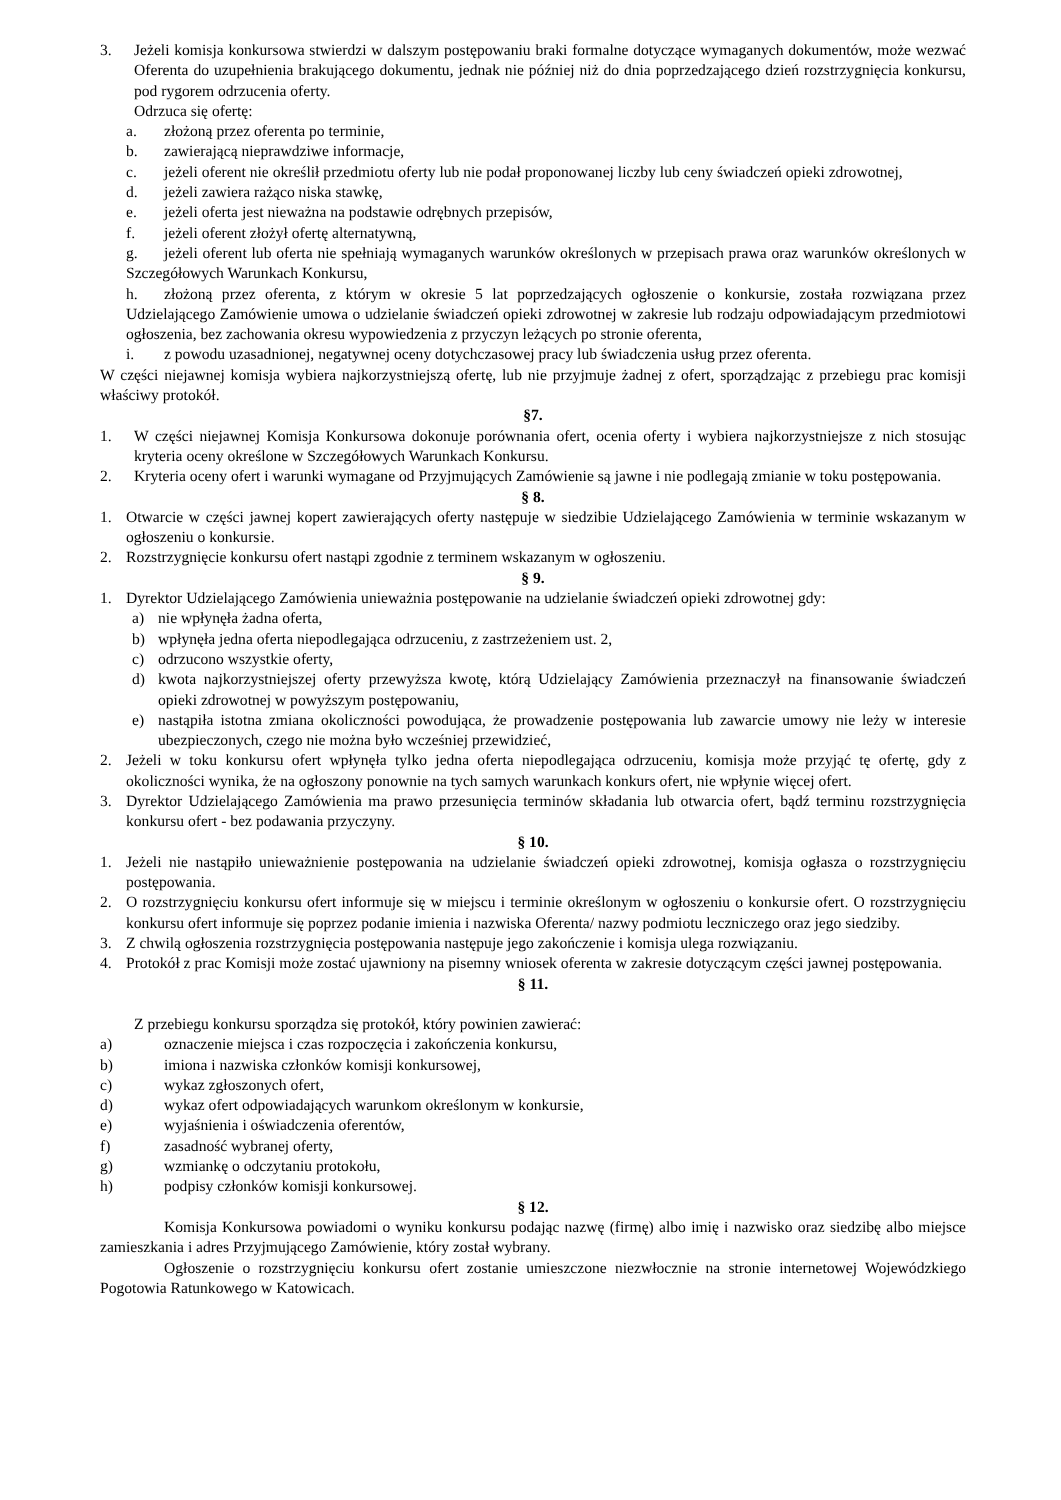3. Jeżeli komisja konkursowa stwierdzi w dalszym postępowaniu braki formalne dotyczące wymaganych dokumentów, może wezwać Oferenta do uzupełnienia brakującego dokumentu, jednak nie później niż do dnia poprzedzającego dzień rozstrzygnięcia konkursu, pod rygorem odrzucenia oferty.
Odrzuca się ofertę:
a. złożoną przez oferenta po terminie,
b. zawierającą nieprawdziwe informacje,
c. jeżeli oferent nie określił przedmiotu oferty lub nie podał proponowanej liczby lub ceny świadczeń opieki zdrowotnej,
d. jeżeli zawiera rażąco niska stawkę,
e. jeżeli oferta jest nieważna na podstawie odrębnych przepisów,
f. jeżeli oferent złożył ofertę alternatywną,
g. jeżeli oferent lub oferta nie spełniają wymaganych warunków określonych w przepisach prawa oraz warunków określonych w Szczegółowych Warunkach Konkursu,
h. złożoną przez oferenta, z którym w okresie 5 lat poprzedzających ogłoszenie o konkursie, została rozwiązana przez Udzielającego Zamówienie umowa o udzielanie świadczeń opieki zdrowotnej w zakresie lub rodzaju odpowiadającym przedmiotowi ogłoszenia, bez zachowania okresu wypowiedzenia z przyczyn leżących po stronie oferenta,
i. z powodu uzasadnionej, negatywnej oceny dotychczasowej pracy lub świadczenia usług przez oferenta.
W części niejawnej komisja wybiera najkorzystniejszą ofertę, lub nie przyjmuje żadnej z ofert, sporządzając z przebiegu prac komisji właściwy protokół.
§7.
1. W części niejawnej Komisja Konkursowa dokonuje porównania ofert, ocenia oferty i wybiera najkorzystniejsze z nich stosując kryteria oceny określone w Szczegółowych Warunkach Konkursu.
2. Kryteria oceny ofert i warunki wymagane od Przyjmujących Zamówienie są jawne i nie podlegają zmianie w toku postępowania.
§ 8.
1. Otwarcie w części jawnej kopert zawierających oferty następuje w siedzibie Udzielającego Zamówienia w terminie wskazanym w ogłoszeniu o konkursie.
2. Rozstrzygnięcie konkursu ofert nastąpi zgodnie z terminem wskazanym w ogłoszeniu.
§ 9.
1. Dyrektor Udzielającego Zamówienia unieważnia postępowanie na udzielanie świadczeń opieki zdrowotnej gdy:
a) nie wpłynęła żadna oferta,
b) wpłynęła jedna oferta niepodlegająca odrzuceniu, z zastrzeżeniem ust. 2,
c) odrzucono wszystkie oferty,
d) kwota najkorzystniejszej oferty przewyższa kwotę, którą Udzielający Zamówienia przeznaczył na finansowanie świadczeń opieki zdrowotnej w powyższym postępowaniu,
e) nastąpiła istotna zmiana okoliczności powodująca, że prowadzenie postępowania lub zawarcie umowy nie leży w interesie ubezpieczonych, czego nie można było wcześniej przewidzieć,
2. Jeżeli w toku konkursu ofert wpłynęła tylko jedna oferta niepodlegająca odrzuceniu, komisja może przyjąć tę ofertę, gdy z okoliczności wynika, że na ogłoszony ponownie na tych samych warunkach konkurs ofert, nie wpłynie więcej ofert.
3. Dyrektor Udzielającego Zamówienia ma prawo przesunięcia terminów składania lub otwarcia ofert, bądź terminu rozstrzygnięcia konkursu ofert - bez podawania przyczyny.
§ 10.
1. Jeżeli nie nastąpiło unieważnienie postępowania na udzielanie świadczeń opieki zdrowotnej, komisja ogłasza o rozstrzygnięciu postępowania.
2. O rozstrzygnięciu konkursu ofert informuje się w miejscu i terminie określonym w ogłoszeniu o konkursie ofert. O rozstrzygnięciu konkursu ofert informuje się poprzez podanie imienia i nazwiska Oferenta/ nazwy podmiotu leczniczego oraz jego siedziby.
3. Z chwilą ogłoszenia rozstrzygnięcia postępowania następuje jego zakończenie i komisja ulega rozwiązaniu.
4. Protokół z prac Komisji może zostać ujawniony na pisemny wniosek oferenta w zakresie dotyczącym części jawnej postępowania.
§ 11.
Z przebiegu konkursu sporządza się protokół, który powinien zawierać:
a) oznaczenie miejsca i czas rozpoczęcia i zakończenia konkursu,
b) imiona i nazwiska członków komisji konkursowej,
c) wykaz zgłoszonych ofert,
d) wykaz ofert odpowiadających warunkom określonym w konkursie,
e) wyjaśnienia i oświadczenia oferentów,
f) zasadność wybranej oferty,
g) wzmiankę o odczytaniu protokołu,
h) podpisy członków komisji konkursowej.
§ 12.
Komisja Konkursowa powiadomi o wyniku konkursu podając nazwę (firmę) albo imię i nazwisko oraz siedzibę albo miejsce zamieszkania i adres Przyjmującego Zamówienie, który został wybrany.
Ogłoszenie o rozstrzygnięciu konkursu ofert zostanie umieszczone niezwłocznie na stronie internetowej Wojewódzkiego Pogotowia Ratunkowego w Katowicach.